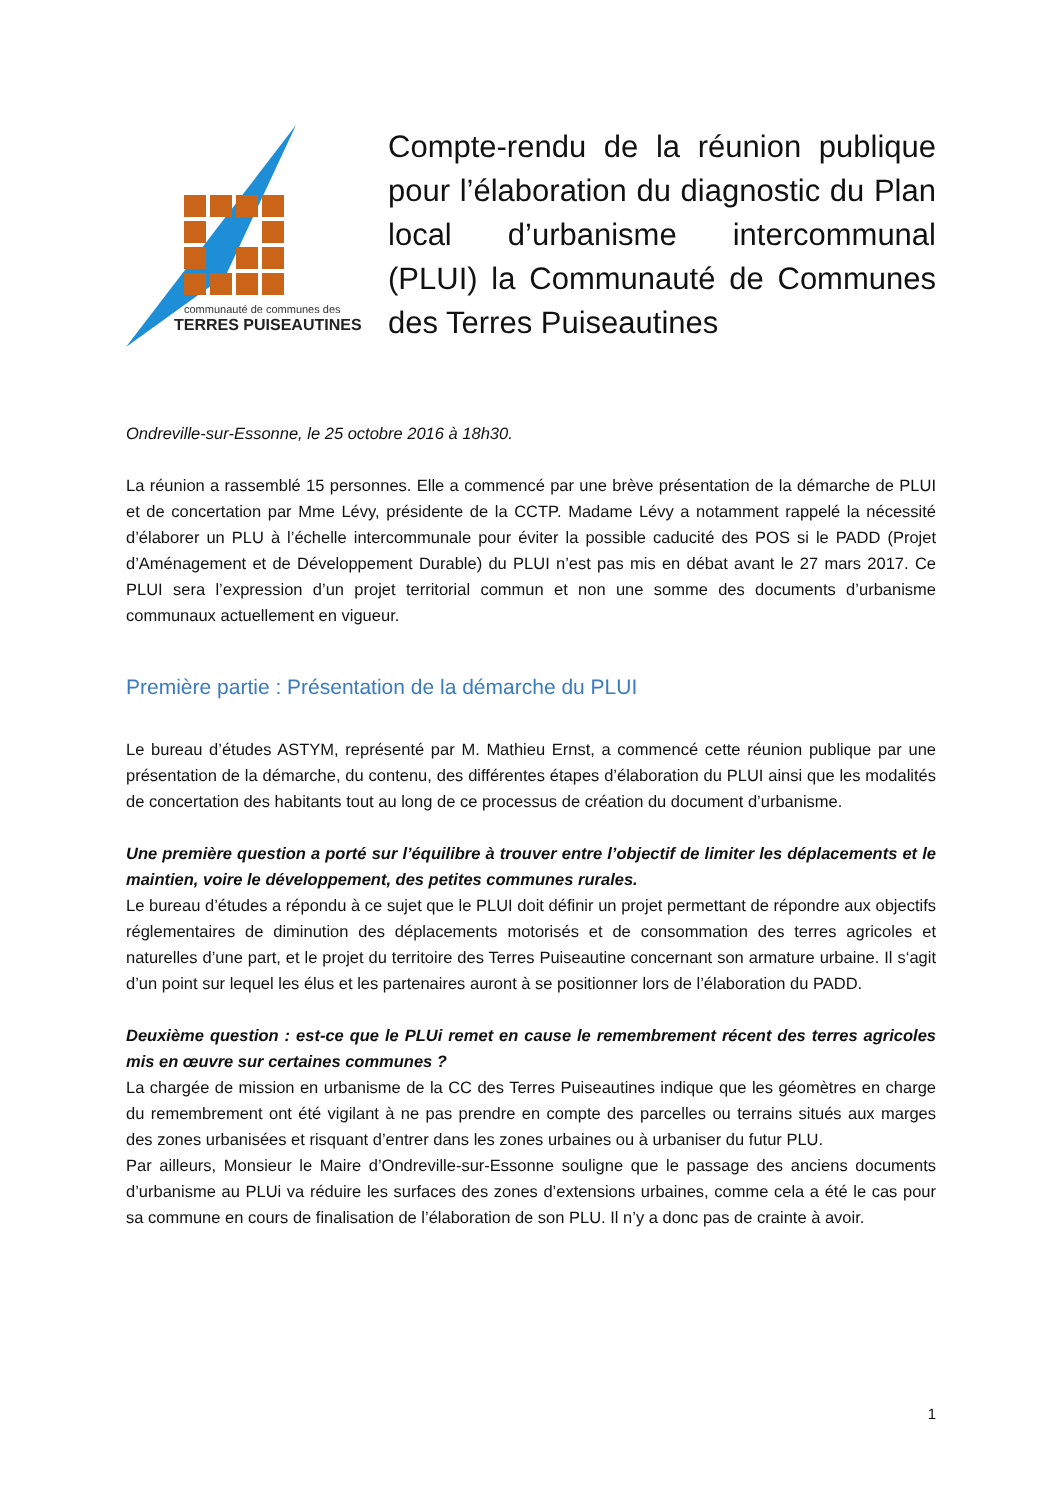communauté de communes des
TERRES PUISEAUTINES
Compte-rendu de la réunion publique pour l’élaboration du diagnostic du Plan local d’urbanisme intercommunal (PLUI) la Communauté de Communes des Terres Puiseautines
Ondreville-sur-Essonne, le 25 octobre 2016 à 18h30.
La réunion a rassemblé 15 personnes. Elle a commencé par une brève présentation de la démarche de PLUI et de concertation par Mme Lévy, présidente de la CCTP. Madame Lévy a notamment rappelé la nécessité d’élaborer un PLU à l’échelle intercommunale pour éviter la possible caducité des POS si le PADD (Projet d’Aménagement et de Développement Durable) du PLUI n’est pas mis en débat avant le 27 mars 2017. Ce PLUI sera l’expression d’un projet territorial commun et non une somme des documents d’urbanisme communaux actuellement en vigueur.
Première partie : Présentation de la démarche du PLUI
Le bureau d’études ASTYM, représenté par M. Mathieu Ernst, a commencé cette réunion publique par une présentation de la démarche, du contenu, des différentes étapes d’élaboration du PLUI ainsi que les modalités de concertation des habitants tout au long de ce processus de création du document d’urbanisme.
Une première question a porté sur l’équilibre à trouver entre l’objectif de limiter les déplacements et le maintien, voire le développement, des petites communes rurales.
Le bureau d’études a répondu à ce sujet que le PLUI doit définir un projet permettant de répondre aux objectifs réglementaires de diminution des déplacements motorisés et de consommation des terres agricoles et naturelles d’une part, et le projet du territoire des Terres Puiseautine concernant son armature urbaine. Il s‘agit d’un point sur lequel les élus et les partenaires auront à se positionner lors de l’élaboration du PADD.
Deuxième question : est-ce que le PLUi remet en cause le remembrement récent des terres agricoles mis en œuvre sur certaines communes ?
La chargée de mission en urbanisme de la CC des Terres Puiseautines indique que les géomètres en charge du remembrement ont été vigilant à ne pas prendre en compte des parcelles ou terrains situés aux marges des zones urbanisées et risquant d’entrer dans les zones urbaines ou à urbaniser du futur PLU.
Par ailleurs, Monsieur le Maire d’Ondreville-sur-Essonne souligne que le passage des anciens documents d’urbanisme au PLUi va réduire les surfaces des zones d’extensions urbaines, comme cela a été le cas pour sa commune en cours de finalisation de l’élaboration de son PLU. Il n’y a donc pas de crainte à avoir.
1